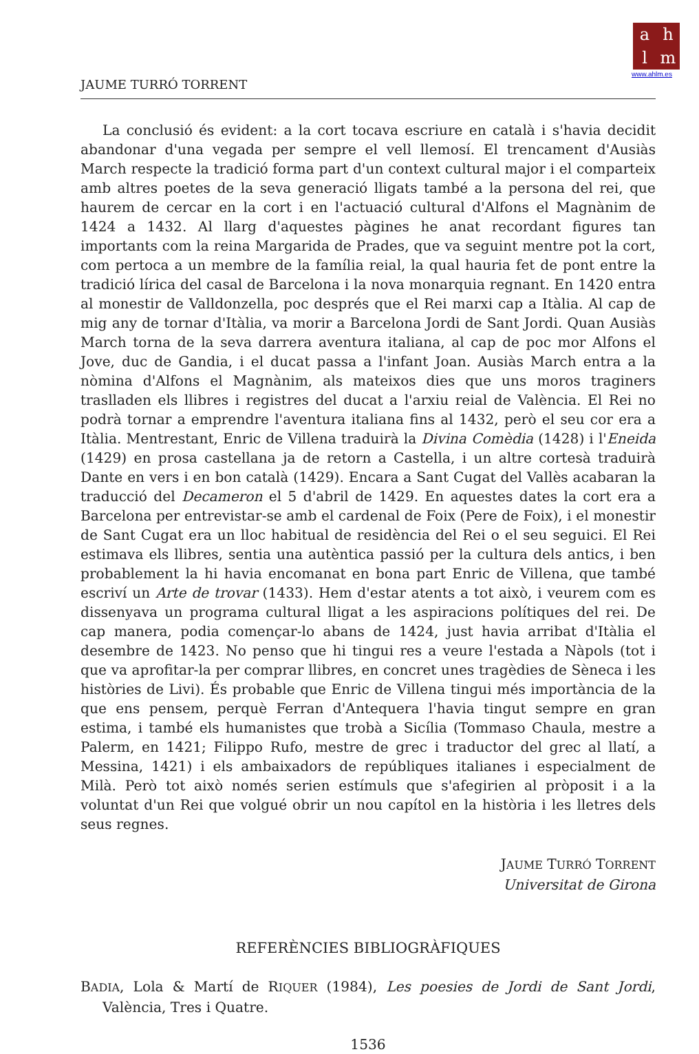ahlm
www.ahlm.es
JAUME TURRÓ TORRENT
La conclusió és evident: a la cort tocava escriure en català i s'havia decidit abandonar d'una vegada per sempre el vell llemosí. El trencament d'Ausiàs March respecte la tradició forma part d'un context cultural major i el comparteix amb altres poetes de la seva generació lligats també a la persona del rei, que haurem de cercar en la cort i en l'actuació cultural d'Alfons el Magnànim de 1424 a 1432. Al llarg d'aquestes pàgines he anat recordant figures tan importants com la reina Margarida de Prades, que va seguint mentre pot la cort, com pertoca a un membre de la família reial, la qual hauria fet de pont entre la tradició lírica del casal de Barcelona i la nova monarquia regnant. En 1420 entra al monestir de Valldonzella, poc després que el Rei marxi cap a Itàlia. Al cap de mig any de tornar d'Itàlia, va morir a Barcelona Jordi de Sant Jordi. Quan Ausiàs March torna de la seva darrera aventura italiana, al cap de poc mor Alfons el Jove, duc de Gandia, i el ducat passa a l'infant Joan. Ausiàs March entra a la nòmina d'Alfons el Magnànim, als mateixos dies que uns moros traginers traslladen els llibres i registres del ducat a l'arxiu reial de València. El Rei no podrà tornar a emprendre l'aventura italiana fins al 1432, però el seu cor era a Itàlia. Mentrestant, Enric de Villena traduirà la Divina Comèdia (1428) i l'Eneida (1429) en prosa castellana ja de retorn a Castella, i un altre cortesà traduirà Dante en vers i en bon català (1429). Encara a Sant Cugat del Vallès acabaran la traducció del Decameron el 5 d'abril de 1429. En aquestes dates la cort era a Barcelona per entrevistar-se amb el cardenal de Foix (Pere de Foix), i el monestir de Sant Cugat era un lloc habitual de residència del Rei o el seu seguici. El Rei estimava els llibres, sentia una autèntica passió per la cultura dels antics, i ben probablement la hi havia encomanat en bona part Enric de Villena, que també escriví un Arte de trovar (1433). Hem d'estar atents a tot això, i veurem com es dissenyava un programa cultural lligat a les aspiracions polítiques del rei. De cap manera, podia començar-lo abans de 1424, just havia arribat d'Itàlia el desembre de 1423. No penso que hi tingui res a veure l'estada a Nàpols (tot i que va aprofitar-la per comprar llibres, en concret unes tragèdies de Sèneca i les històries de Livi). És probable que Enric de Villena tingui més importància de la que ens pensem, perquè Ferran d'Antequera l'havia tingut sempre en gran estima, i també els humanistes que trobà a Sicília (Tommaso Chaula, mestre a Palerm, en 1421; Filippo Rufo, mestre de grec i traductor del grec al llatí, a Messina, 1421) i els ambaixadors de repúbliques italianes i especialment de Milà. Però tot això només serien estímuls que s'afegirien al pròposit i a la voluntat d'un Rei que volgué obrir un nou capítol en la història i les lletres dels seus regnes.
JAUME TURRÓ TORRENT
Universitat de Girona
REFERÈNCIES BIBLIOGRÀFIQUES
BADIA, Lola & Martí de RIQUER (1984), Les poesies de Jordi de Sant Jordi, València, Tres i Quatre.
1536